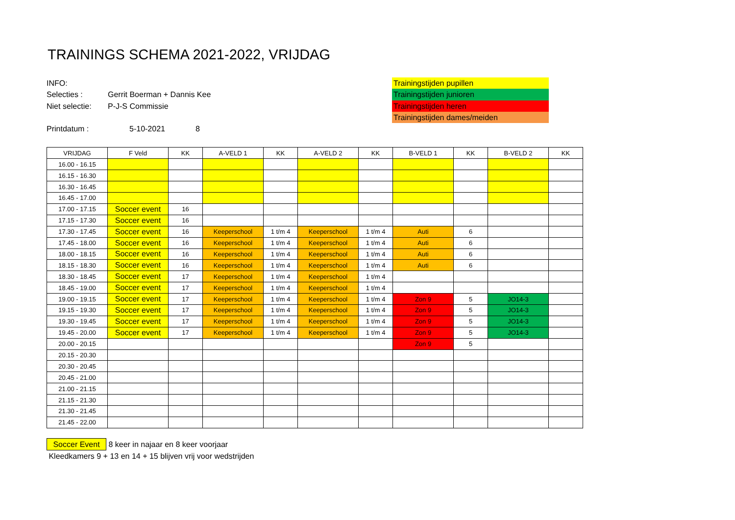TRAININGS SCHEMA 2021-2022, VRIJDAG
INFO:
Selecties : Gerrit Boerman + Dannis Kee
Niet selectie: P-J-S Commissie
Printdatum : 5-10-2021 8
Trainingstijden pupillen
Trainingstijden junioren
Trainingstijden heren
Trainingstijden dames/meiden
| VRIJDAG | F Veld | KK | A-VELD 1 | KK | A-VELD 2 | KK | B-VELD 1 | KK | B-VELD 2 | KK |
| --- | --- | --- | --- | --- | --- | --- | --- | --- | --- | --- |
| 16.00 - 16.15 | | | | | | | | | | |
| 16.15 - 16.30 | | | | | | | | | | |
| 16.30 - 16.45 | | | | | | | | | | |
| 16.45 - 17.00 | | | | | | | | | | |
| 17.00 - 17.15 | Soccer event | 16 | | | | | | | | |
| 17.15 - 17.30 | Soccer event | 16 | | | | | | | | |
| 17.30 - 17.45 | Soccer event | 16 | Keeperschool | 1 t/m 4 | Keeperschool | 1 t/m 4 | Auti | 6 | | |
| 17.45 - 18.00 | Soccer event | 16 | Keeperschool | 1 t/m 4 | Keeperschool | 1 t/m 4 | Auti | 6 | | |
| 18.00 - 18.15 | Soccer event | 16 | Keeperschool | 1 t/m 4 | Keeperschool | 1 t/m 4 | Auti | 6 | | |
| 18.15 - 18.30 | Soccer event | 16 | Keeperschool | 1 t/m 4 | Keeperschool | 1 t/m 4 | Auti | 6 | | |
| 18.30 - 18.45 | Soccer event | 17 | Keeperschool | 1 t/m 4 | Keeperschool | 1 t/m 4 | | | | |
| 18.45 - 19.00 | Soccer event | 17 | Keeperschool | 1 t/m 4 | Keeperschool | 1 t/m 4 | | | | |
| 19.00 - 19.15 | Soccer event | 17 | Keeperschool | 1 t/m 4 | Keeperschool | 1 t/m 4 | Zon 9 | 5 | JO14-3 | |
| 19.15 - 19.30 | Soccer event | 17 | Keeperschool | 1 t/m 4 | Keeperschool | 1 t/m 4 | Zon 9 | 5 | JO14-3 | |
| 19.30 - 19.45 | Soccer event | 17 | Keeperschool | 1 t/m 4 | Keeperschool | 1 t/m 4 | Zon 9 | 5 | JO14-3 | |
| 19.45 - 20.00 | Soccer event | 17 | Keeperschool | 1 t/m 4 | Keeperschool | 1 t/m 4 | Zon 9 | 5 | JO14-3 | |
| 20.00 - 20.15 | | | | | | | Zon 9 | 5 | | |
| 20.15 - 20.30 | | | | | | | | | | |
| 20.30 - 20.45 | | | | | | | | | | |
| 20.45 - 21.00 | | | | | | | | | | |
| 21.00 - 21.15 | | | | | | | | | | |
| 21.15 - 21.30 | | | | | | | | | | |
| 21.30 - 21.45 | | | | | | | | | | |
| 21.45 - 22.00 | | | | | | | | | | |
Soccer Event 8 keer in najaar en 8 keer voorjaar
Kleedkamers 9 + 13 en 14 + 15 blijven vrij voor wedstrijden